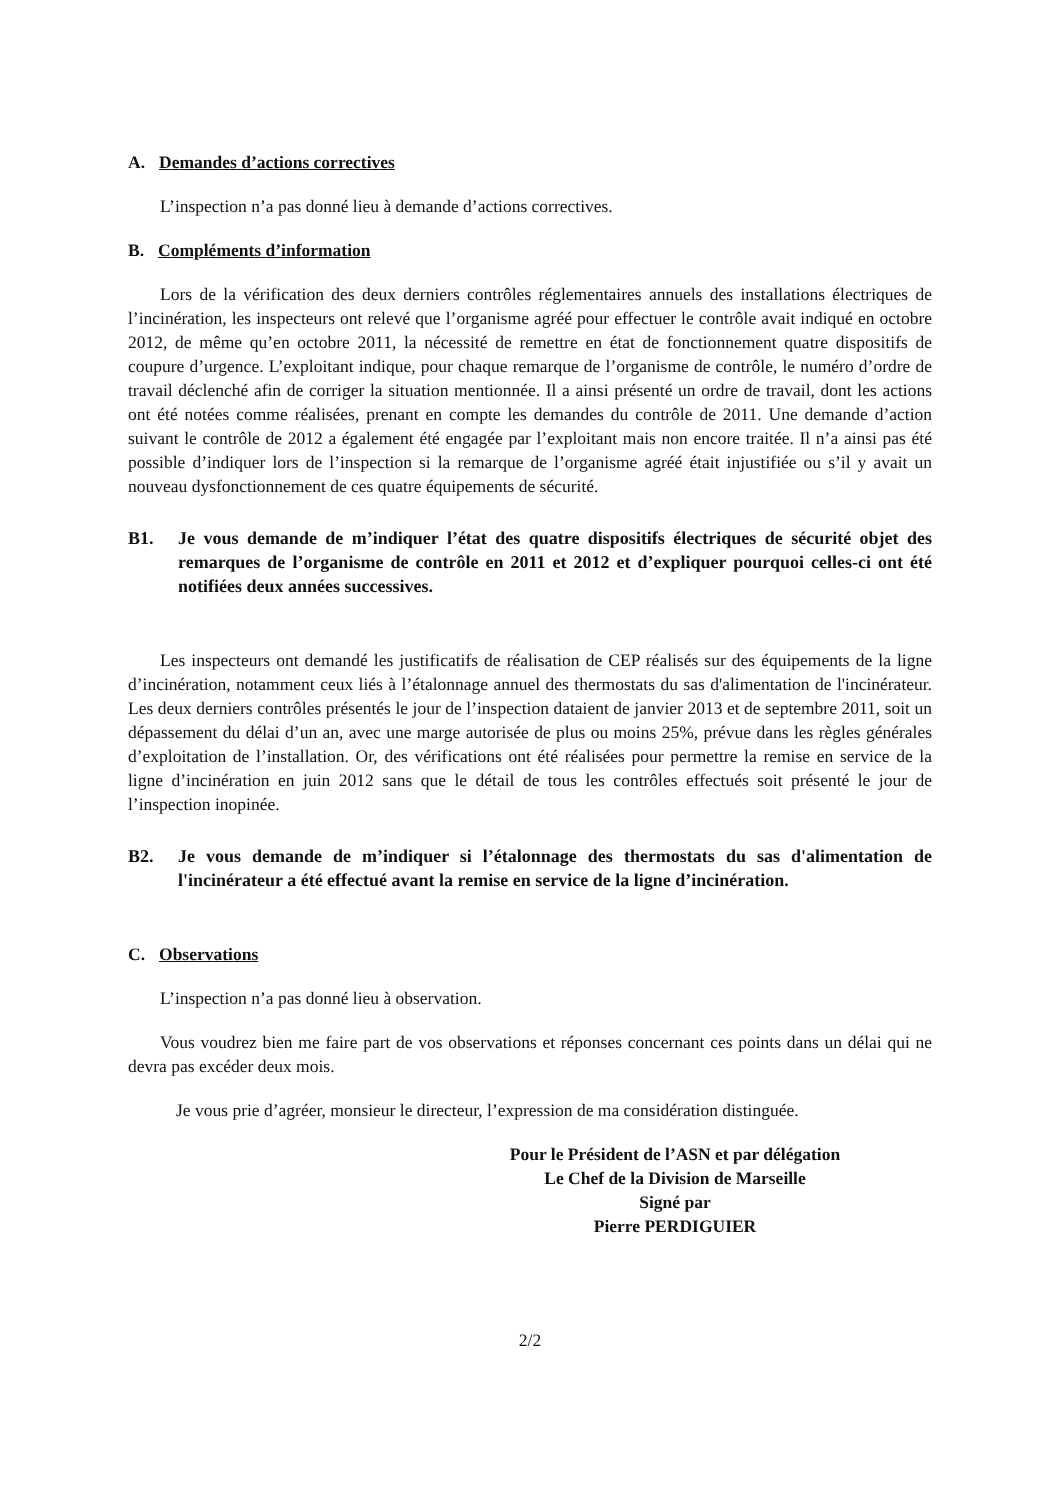A. Demandes d’actions correctives
L’inspection n’a pas donné lieu à demande d’actions correctives.
B. Compléments d’information
Lors de la vérification des deux derniers contrôles réglementaires annuels des installations électriques de l’incinération, les inspecteurs ont relevé que l’organisme agréé pour effectuer le contrôle avait indiqué en octobre 2012, de même qu’en octobre 2011, la nécessité de remettre en état de fonctionnement quatre dispositifs de coupure d’urgence. L’exploitant indique, pour chaque remarque de l’organisme de contrôle, le numéro d’ordre de travail déclenché afin de corriger la situation mentionnée. Il a ainsi présenté un ordre de travail, dont les actions ont été notées comme réalisées, prenant en compte les demandes du contrôle de 2011. Une demande d’action suivant le contrôle de 2012 a également été engagée par l’exploitant mais non encore traitée. Il n’a ainsi pas été possible d’indiquer lors de l’inspection si la remarque de l’organisme agréé était injustifiée ou s’il y avait un nouveau dysfonctionnement de ces quatre équipements de sécurité.
B1. Je vous demande de m’indiquer l’état des quatre dispositifs électriques de sécurité objet des remarques de l’organisme de contrôle en 2011 et 2012 et d’expliquer pourquoi celles-ci ont été notifiées deux années successives.
Les inspecteurs ont demandé les justificatifs de réalisation de CEP réalisés sur des équipements de la ligne d’incinération, notamment ceux liés à l’étalonnage annuel des thermostats du sas d'alimentation de l'incinérateur. Les deux derniers contrôles présentés le jour de l’inspection dataient de janvier 2013 et de septembre 2011, soit un dépassement du délai d’un an, avec une marge autorisée de plus ou moins 25%, prévue dans les règles générales d’exploitation de l’installation. Or, des vérifications ont été réalisées pour permettre la remise en service de la ligne d’incinération en juin 2012 sans que le détail de tous les contrôles effectués soit présenté le jour de l’inspection inopinée.
B2. Je vous demande de m’indiquer si l’étalonnage des thermostats du sas d'alimentation de l'incinérateur a été effectué avant la remise en service de la ligne d’incinération.
C. Observations
L’inspection n’a pas donné lieu à observation.
Vous voudrez bien me faire part de vos observations et réponses concernant ces points dans un délai qui ne devra pas excéder deux mois.
Je vous prie d’agréer, monsieur le directeur, l’expression de ma considération distinguée.
Pour le Président de l’ASN et par délégation
Le Chef de la Division de Marseille
Signé par
Pierre PERDIGUIER
2/2